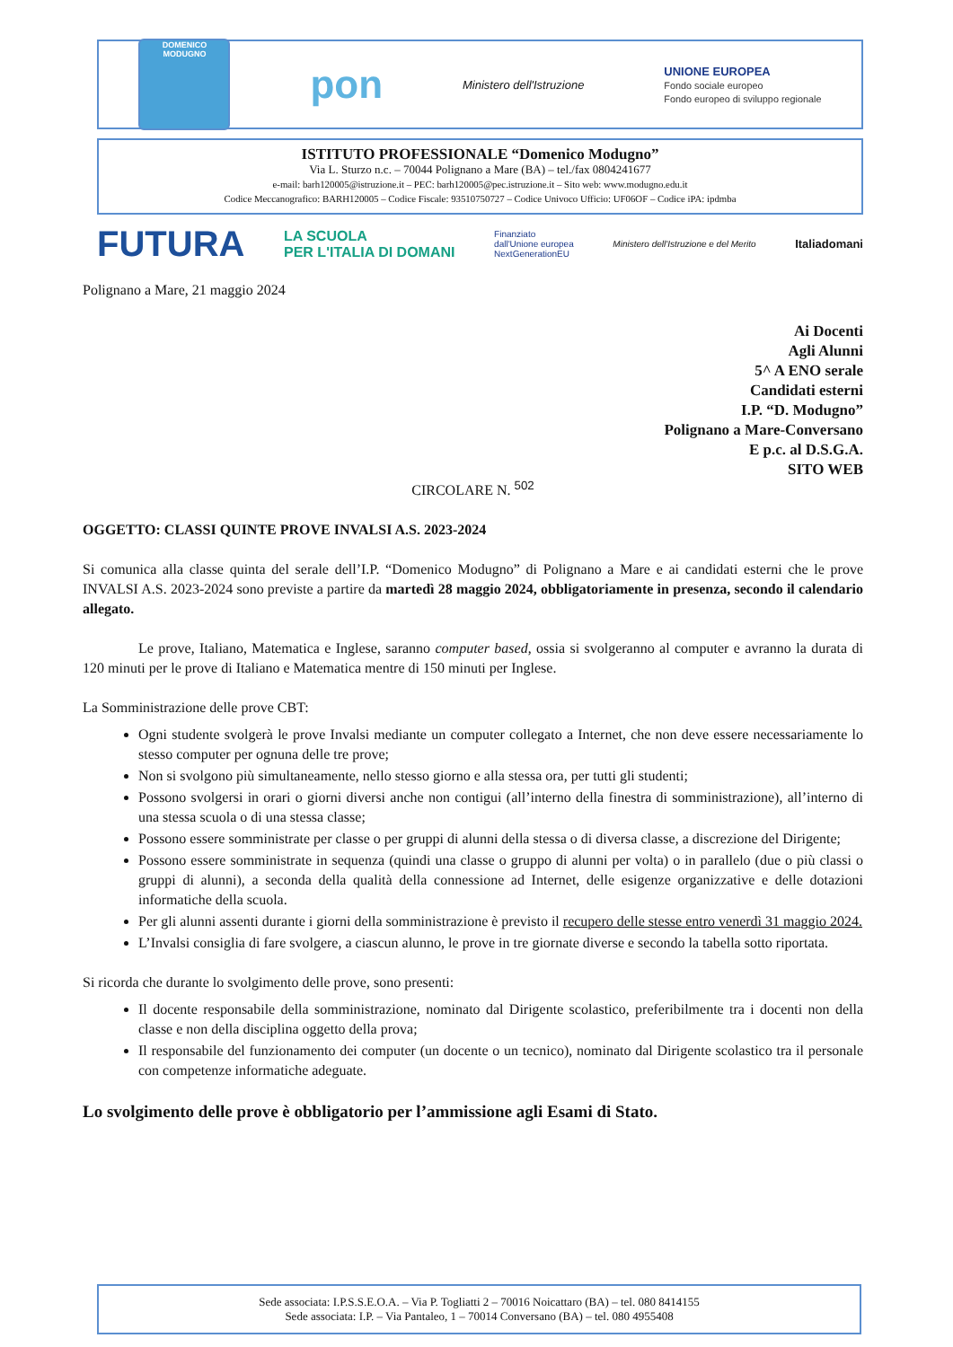DOMENICO MODUGNO
pon Ministero dell'Istruzione UNIONE EUROPEA
Fondo sociale europeo
Fondo europeo di sviluppo regionale
ISTITUTO PROFESSIONALE “Domenico Modugno”
Via L. Sturzo n.c. – 70044 Polignano a Mare (BA) – tel./fax 0804241677
e-mail: barh120005@istruzione.it – PEC: barh120005@pec.istruzione.it – Sito web: www.modugno.edu.it
Codice Meccanografico: BARH120005 – Codice Fiscale: 93510750727 – Codice Univoco Ufficio: UF06OF – Codice iPA: ipdmba
FUTURA LA SCUOLA
PER L'ITALIA DI DOMANI Finanziato
dall'Unione europea
NextGenerationEU Ministero dell'Istruzione e del Merito Italiadomani
Polignano a Mare, 21 maggio 2024
Ai Docenti
Agli Alunni
5^ A ENO serale
Candidati esterni
I.P. “D. Modugno”
Polignano a Mare-Conversano
E p.c. al D.S.G.A.
SITO WEB
CIRCOLARE N. <sup>502</sup>
OGGETTO: CLASSI QUINTE PROVE INVALSI A.S. 2023-2024
Si comunica alla classe quinta del serale dell’I.P. “Domenico Modugno” di Polignano a Mare e ai candidati esterni che le prove INVALSI A.S. 2023-2024 sono previste a partire da martedì 28 maggio 2024, obbligatoriamente in presenza, secondo il calendario allegato.
Le prove, Italiano, Matematica e Inglese, saranno computer based, ossia si svolgeranno al computer e avranno la durata di 120 minuti per le prove di Italiano e Matematica mentre di 150 minuti per Inglese.
La Somministrazione delle prove CBT:
Ogni studente svolgerà le prove Invalsi mediante un computer collegato a Internet, che non deve essere necessariamente lo stesso computer per ognuna delle tre prove;
Non si svolgono più simultaneamente, nello stesso giorno e alla stessa ora, per tutti gli studenti;
Possono svolgersi in orari o giorni diversi anche non contigui (all’interno della finestra di somministrazione), all’interno di una stessa scuola o di una stessa classe;
Possono essere somministrate per classe o per gruppi di alunni della stessa o di diversa classe, a discrezione del Dirigente;
Possono essere somministrate in sequenza (quindi una classe o gruppo di alunni per volta) o in parallelo (due o più classi o gruppi di alunni), a seconda della qualità della connessione ad Internet, delle esigenze organizzative e delle dotazioni informatiche della scuola.
Per gli alunni assenti durante i giorni della somministrazione è previsto il recupero delle stesse entro venerdì 31 maggio 2024.
L’Invalsi consiglia di fare svolgere, a ciascun alunno, le prove in tre giornate diverse e secondo la tabella sotto riportata.
Si ricorda che durante lo svolgimento delle prove, sono presenti:
Il docente responsabile della somministrazione, nominato dal Dirigente scolastico, preferibilmente tra i docenti non della classe e non della disciplina oggetto della prova;
Il responsabile del funzionamento dei computer (un docente o un tecnico), nominato dal Dirigente scolastico tra il personale con competenze informatiche adeguate.
Lo svolgimento delle prove è obbligatorio per l’ammissione agli Esami di Stato.
Sede associata: I.P.S.S.E.O.A. – Via P. Togliatti 2 – 70016 Noicattaro (BA) – tel. 080 8414155
Sede associata: I.P. – Via Pantaleo, 1 – 70014 Conversano (BA) – tel. 080 4955408